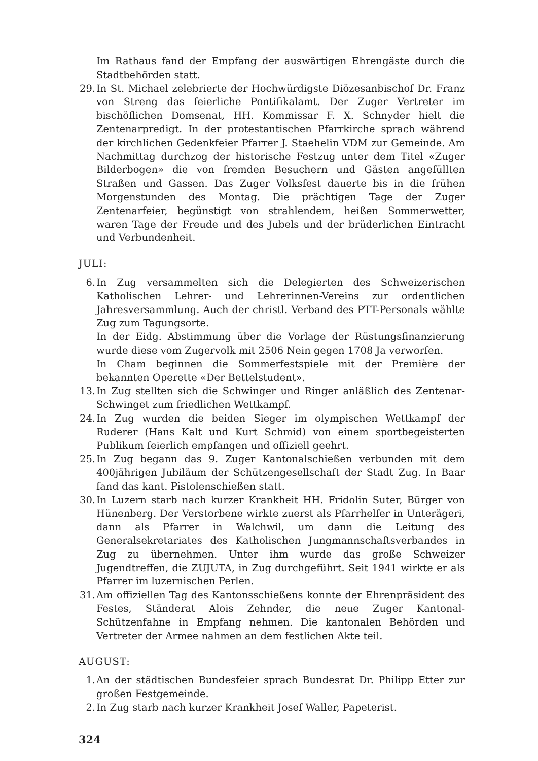Im Rathaus fand der Empfang der auswärtigen Ehrengäste durch die Stadtbehörden statt.
29. In St. Michael zelebrierte der Hochwürdigste Diözesanbischof Dr. Franz von Streng das feierliche Pontifikalamt. Der Zuger Vertreter im bischöflichen Domsenat, HH. Kommissar F. X. Schnyder hielt die Zentenarpredigt. In der protestantischen Pfarrkirche sprach während der kirchlichen Gedenkfeier Pfarrer J. Staehelin VDM zur Gemeinde. Am Nachmittag durchzog der historische Festzug unter dem Titel «Zuger Bilderbogen» die von fremden Besuchern und Gästen angefüllten Straßen und Gassen. Das Zuger Volksfest dauerte bis in die frühen Morgenstunden des Montag. Die prächtigen Tage der Zuger Zentenarfeier, begünstigt von strahlendem, heißen Sommerwetter, waren Tage der Freude und des Jubels und der brüderlichen Eintracht und Verbundenheit.
JULI:
6. In Zug versammelten sich die Delegierten des Schweizerischen Katholischen Lehrer- und Lehrerinnen-Vereins zur ordentlichen Jahresversammlung. Auch der christl. Verband des PTT-Personals wählte Zug zum Tagungsorte.
In der Eidg. Abstimmung über die Vorlage der Rüstungsfinanzierung wurde diese vom Zugervolk mit 2506 Nein gegen 1708 Ja verworfen.
In Cham beginnen die Sommerfestspiele mit der Première der bekannten Operette «Der Bettelstudent».
13. In Zug stellten sich die Schwinger und Ringer anläßlich des Zentenar-Schwinget zum friedlichen Wettkampf.
24. In Zug wurden die beiden Sieger im olympischen Wettkampf der Ruderer (Hans Kalt und Kurt Schmid) von einem sportbegeisterten Publikum feierlich empfangen und offiziell geehrt.
25. In Zug begann das 9. Zuger Kantonalschießen verbunden mit dem 400jährigen Jubiläum der Schützengesellschaft der Stadt Zug. In Baar fand das kant. Pistolenschießen statt.
30. In Luzern starb nach kurzer Krankheit HH. Fridolin Suter, Bürger von Hünenberg. Der Verstorbene wirkte zuerst als Pfarrhelfer in Unterägeri, dann als Pfarrer in Walchwil, um dann die Leitung des Generalsekretariates des Katholischen Jungmannschaftsverbandes in Zug zu übernehmen. Unter ihm wurde das große Schweizer Jugendtreffen, die ZUJUTA, in Zug durchgeführt. Seit 1941 wirkte er als Pfarrer im luzernischen Perlen.
31. Am offiziellen Tag des Kantonsschießens konnte der Ehrenpräsident des Festes, Ständerat Alois Zehnder, die neue Zuger Kantonal-Schützenfahne in Empfang nehmen. Die kantonalen Behörden und Vertreter der Armee nahmen an dem festlichen Akte teil.
AUGUST:
1. An der städtischen Bundesfeier sprach Bundesrat Dr. Philipp Etter zur großen Festgemeinde.
2. In Zug starb nach kurzer Krankheit Josef Waller, Papeterist.
324